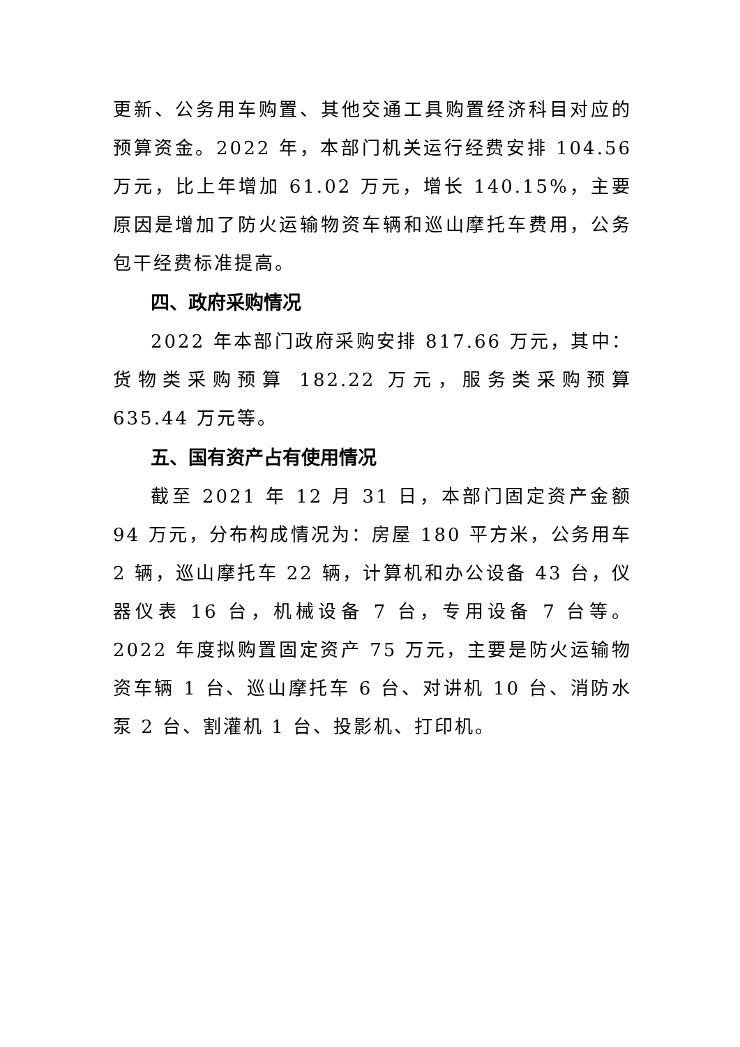更新、公务用车购置、其他交通工具购置经济科目对应的预算资金。2022 年，本部门机关运行经费安排 104.56 万元，比上年增加 61.02 万元，增长 140.15%，主要原因是增加了防火运输物资车辆和巡山摩托车费用，公务包干经费标准提高。
四、政府采购情况
2022 年本部门政府采购安排 817.66 万元，其中：货物类采购预算 182.22 万元，服务类采购预算 635.44 万元等。
五、国有资产占有使用情况
截至 2021 年 12 月 31 日，本部门固定资产金额 94 万元，分布构成情况为：房屋 180 平方米，公务用车 2 辆，巡山摩托车 22 辆，计算机和办公设备 43 台，仪器仪表 16 台，机械设备 7 台，专用设备 7 台等。2022 年度拟购置固定资产 75 万元，主要是防火运输物资车辆 1 台、巡山摩托车 6 台、对讲机 10 台、消防水泵 2 台、割灌机 1 台、投影机、打印机。